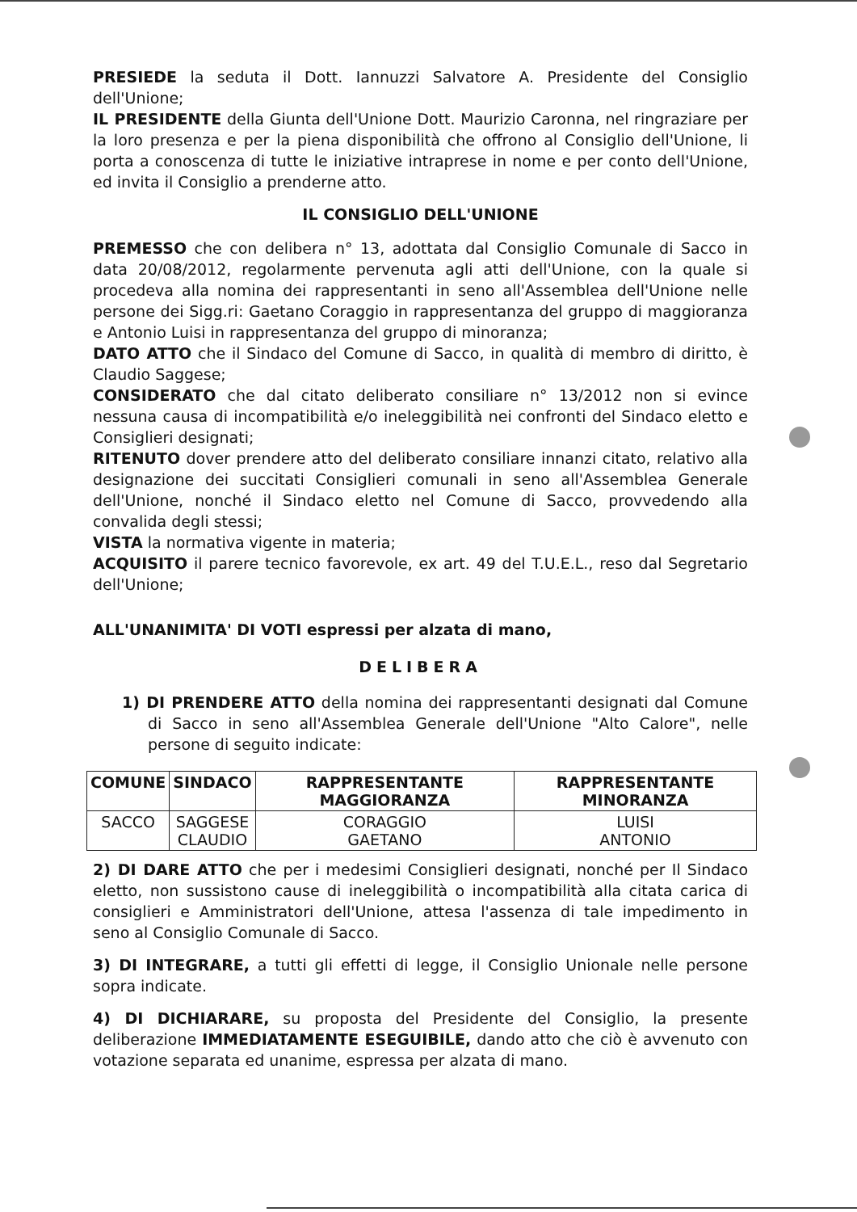PRESIEDE la seduta il Dott. Iannuzzi Salvatore A. Presidente del Consiglio dell'Unione;
IL PRESIDENTE della Giunta dell'Unione Dott. Maurizio Caronna, nel ringraziare per la loro presenza e per la piena disponibilità che offrono al Consiglio dell'Unione, li porta a conoscenza di tutte le iniziative intraprese in nome e per conto dell'Unione, ed invita il Consiglio a prenderne atto.
IL CONSIGLIO DELL'UNIONE
PREMESSO che con delibera n° 13, adottata dal Consiglio Comunale di Sacco in data 20/08/2012, regolarmente pervenuta agli atti dell'Unione, con la quale si procedeva alla nomina dei rappresentanti in seno all'Assemblea dell'Unione nelle persone dei Sigg.ri: Gaetano Coraggio in rappresentanza del gruppo di maggioranza e Antonio Luisi in rappresentanza del gruppo di minoranza;
DATO ATTO che il Sindaco del Comune di Sacco, in qualità di membro di diritto, è Claudio Saggese;
CONSIDERATO che dal citato deliberato consiliare n° 13/2012 non si evince nessuna causa di incompatibilità e/o ineleggibilità nei confronti del Sindaco eletto e Consiglieri designati;
RITENUTO dover prendere atto del deliberato consiliare innanzi citato, relativo alla designazione dei succitati Consiglieri comunali in seno all'Assemblea Generale dell'Unione, nonché il Sindaco eletto nel Comune di Sacco, provvedendo alla convalida degli stessi;
VISTA la normativa vigente in materia;
ACQUISITO il parere tecnico favorevole, ex art. 49 del T.U.E.L., reso dal Segretario dell'Unione;
ALL'UNANIMITA' DI VOTI espressi per alzata di mano,
DELIBERA
1) DI PRENDERE ATTO della nomina dei rappresentanti designati dal Comune di Sacco in seno all'Assemblea Generale dell'Unione "Alto Calore", nelle persone di seguito indicate:
| COMUNE | SINDACO | RAPPRESENTANTE MAGGIORANZA | RAPPRESENTANTE MINORANZA |
| --- | --- | --- | --- |
| SACCO | SAGGESE CLAUDIO | CORAGGIO GAETANO | LUISI ANTONIO |
2) DI DARE ATTO che per i medesimi Consiglieri designati, nonché per Il Sindaco eletto, non sussistono cause di ineleggibilità o incompatibilità alla citata carica di consiglieri e Amministratori dell'Unione, attesa l'assenza di tale impedimento in seno al Consiglio Comunale di Sacco.
3) DI INTEGRARE, a tutti gli effetti di legge, il Consiglio Unionale nelle persone sopra indicate.
4) DI DICHIARARE, su proposta del Presidente del Consiglio, la presente deliberazione IMMEDIATAMENTE ESEGUIBILE, dando atto che ciò è avvenuto con votazione separata ed unanime, espressa per alzata di mano.